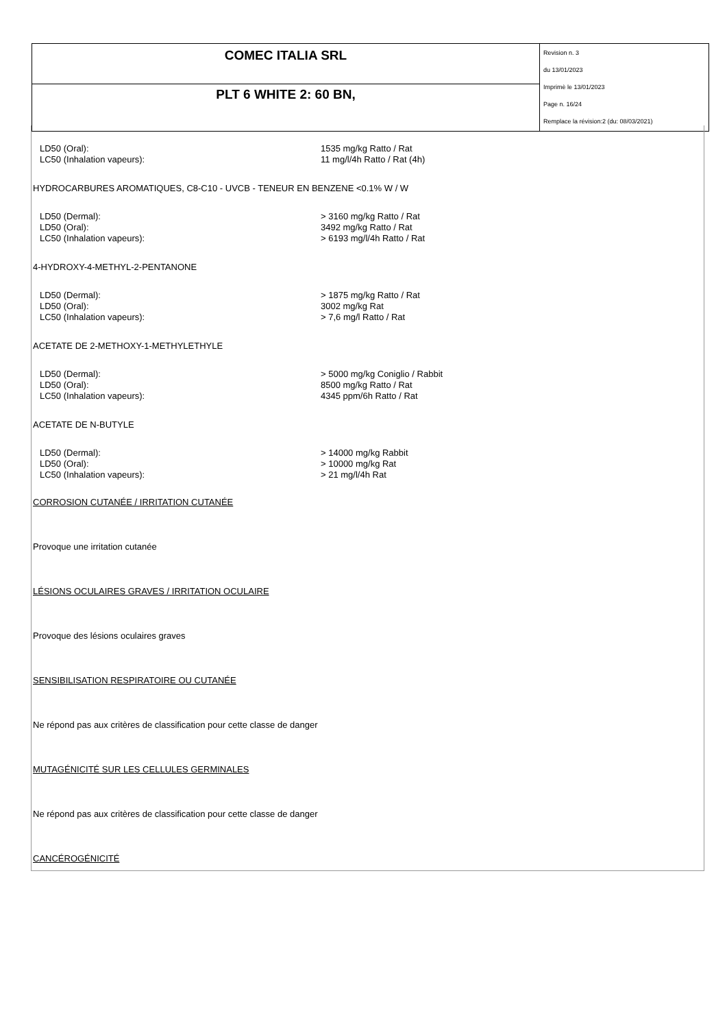| COMEC ITALIA SRL | Revision n. 3 du 13/01/2023 Imprimè le 13/01/2023 Page n. 16/24 Remplace la révision:2 (du: 08/03/2021) |
| PLT 6 WHITE 2: 60 BN, | |
LD50 (Oral):
1535 mg/kg Ratto / Rat
LC50 (Inhalation vapeurs):
11 mg/l/4h Ratto / Rat (4h)
HYDROCARBURES AROMATIQUES, C8-C10 - UVCB - TENEUR EN BENZENE <0.1% W / W
LD50 (Dermal):
> 3160 mg/kg Ratto / Rat
LD50 (Oral):
3492 mg/kg Ratto / Rat
LC50 (Inhalation vapeurs):
> 6193 mg/l/4h Ratto / Rat
4-HYDROXY-4-METHYL-2-PENTANONE
LD50 (Dermal):
> 1875 mg/kg Ratto / Rat
LD50 (Oral):
3002 mg/kg Rat
LC50 (Inhalation vapeurs):
> 7,6 mg/l Ratto / Rat
ACETATE DE 2-METHOXY-1-METHYLETHYLE
LD50 (Dermal):
> 5000 mg/kg Coniglio / Rabbit
LD50 (Oral):
8500 mg/kg Ratto / Rat
LC50 (Inhalation vapeurs):
4345 ppm/6h Ratto / Rat
ACETATE DE N-BUTYLE
LD50 (Dermal):
> 14000 mg/kg Rabbit
LD50 (Oral):
> 10000 mg/kg Rat
LC50 (Inhalation vapeurs):
> 21 mg/l/4h Rat
CORROSION CUTANÉE / IRRITATION CUTANÉE
Provoque une irritation cutanée
LÉSIONS OCULAIRES GRAVES / IRRITATION OCULAIRE
Provoque des lésions oculaires graves
SENSIBILISATION RESPIRATOIRE OU CUTANÉE
Ne répond pas aux critères de classification pour cette classe de danger
MUTAGÉNICITÉ SUR LES CELLULES GERMINALES
Ne répond pas aux critères de classification pour cette classe de danger
CANCÉROGÉNICITÉ